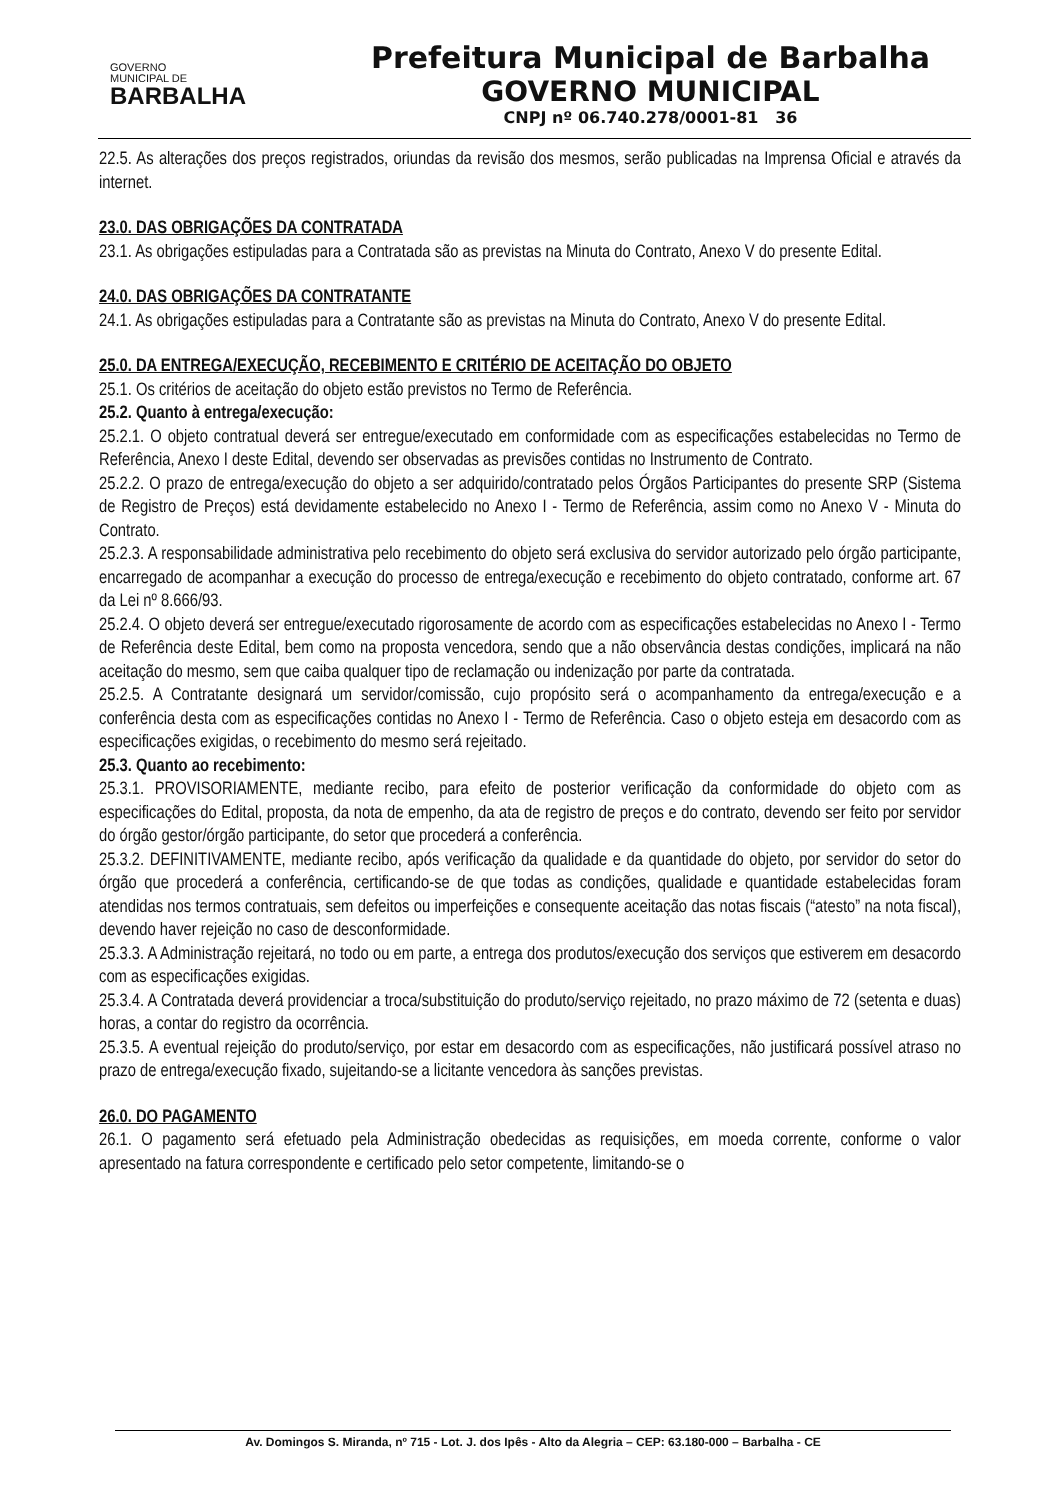GOVERNO
MUNICIPAL DE
BARBALHA
Prefeitura Municipal de Barbalha
GOVERNO MUNICIPAL
CNPJ nº 06.740.278/0001-81 36
22.5. As alterações dos preços registrados, oriundas da revisão dos mesmos, serão publicadas na Imprensa Oficial e através da internet.
23.0. DAS OBRIGAÇÕES DA CONTRATADA
23.1. As obrigações estipuladas para a Contratada são as previstas na Minuta do Contrato, Anexo V do presente Edital.
24.0. DAS OBRIGAÇÕES DA CONTRATANTE
24.1. As obrigações estipuladas para a Contratante são as previstas na Minuta do Contrato, Anexo V do presente Edital.
25.0. DA ENTREGA/EXECUÇÃO, RECEBIMENTO E CRITÉRIO DE ACEITAÇÃO DO OBJETO
25.1. Os critérios de aceitação do objeto estão previstos no Termo de Referência.
25.2. Quanto à entrega/execução:
25.2.1. O objeto contratual deverá ser entregue/executado em conformidade com as especificações estabelecidas no Termo de Referência, Anexo I deste Edital, devendo ser observadas as previsões contidas no Instrumento de Contrato.
25.2.2. O prazo de entrega/execução do objeto a ser adquirido/contratado pelos Órgãos Participantes do presente SRP (Sistema de Registro de Preços) está devidamente estabelecido no Anexo I - Termo de Referência, assim como no Anexo V - Minuta do Contrato.
25.2.3. A responsabilidade administrativa pelo recebimento do objeto será exclusiva do servidor autorizado pelo órgão participante, encarregado de acompanhar a execução do processo de entrega/execução e recebimento do objeto contratado, conforme art. 67 da Lei nº 8.666/93.
25.2.4. O objeto deverá ser entregue/executado rigorosamente de acordo com as especificações estabelecidas no Anexo I - Termo de Referência deste Edital, bem como na proposta vencedora, sendo que a não observância destas condições, implicará na não aceitação do mesmo, sem que caiba qualquer tipo de reclamação ou indenização por parte da contratada.
25.2.5. A Contratante designará um servidor/comissão, cujo propósito será o acompanhamento da entrega/execução e a conferência desta com as especificações contidas no Anexo I - Termo de Referência. Caso o objeto esteja em desacordo com as especificações exigidas, o recebimento do mesmo será rejeitado.
25.3. Quanto ao recebimento:
25.3.1. PROVISORIAMENTE, mediante recibo, para efeito de posterior verificação da conformidade do objeto com as especificações do Edital, proposta, da nota de empenho, da ata de registro de preços e do contrato, devendo ser feito por servidor do órgão gestor/órgão participante, do setor que procederá a conferência.
25.3.2. DEFINITIVAMENTE, mediante recibo, após verificação da qualidade e da quantidade do objeto, por servidor do setor do órgão que procederá a conferência, certificando-se de que todas as condições, qualidade e quantidade estabelecidas foram atendidas nos termos contratuais, sem defeitos ou imperfeições e consequente aceitação das notas fiscais (“atesto” na nota fiscal), devendo haver rejeição no caso de desconformidade.
25.3.3. A Administração rejeitará, no todo ou em parte, a entrega dos produtos/execução dos serviços que estiverem em desacordo com as especificações exigidas.
25.3.4. A Contratada deverá providenciar a troca/substituição do produto/serviço rejeitado, no prazo máximo de 72 (setenta e duas) horas, a contar do registro da ocorrência.
25.3.5. A eventual rejeição do produto/serviço, por estar em desacordo com as especificações, não justificará possível atraso no prazo de entrega/execução fixado, sujeitando-se a licitante vencedora às sanções previstas.
26.0. DO PAGAMENTO
26.1. O pagamento será efetuado pela Administração obedecidas as requisições, em moeda corrente, conforme o valor apresentado na fatura correspondente e certificado pelo setor competente, limitando-se o
Av. Domingos S. Miranda, nº 715 - Lot. J. dos Ipês - Alto da Alegria – CEP: 63.180-000 – Barbalha - CE